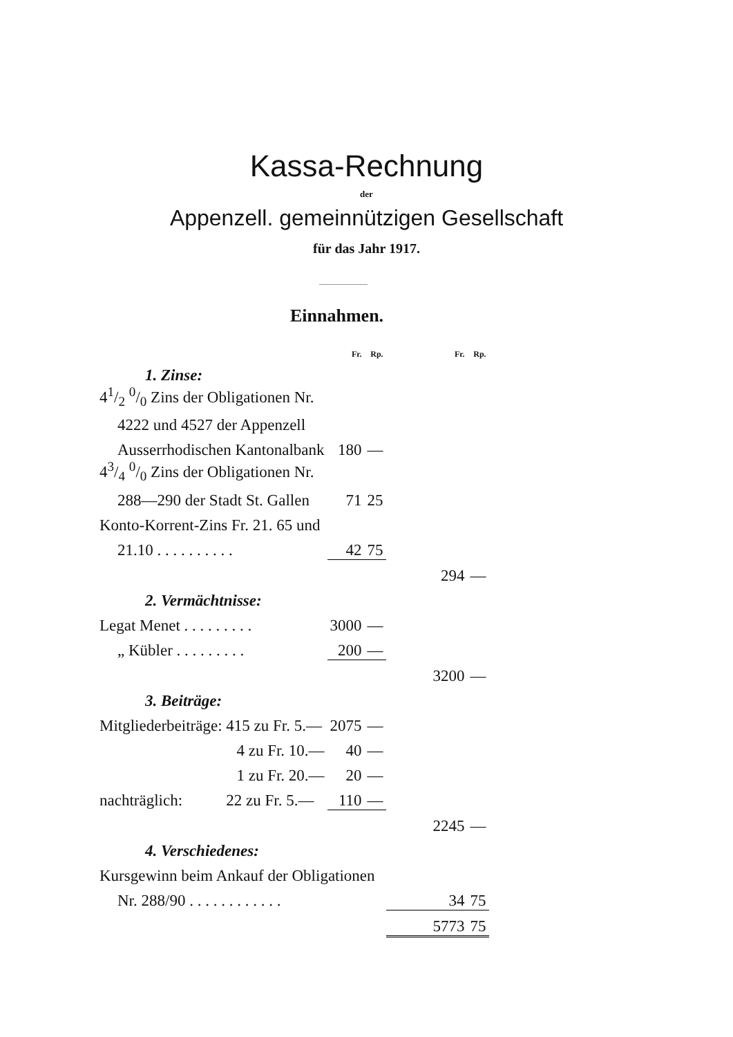Kassa-Rechnung
der
Appenzell. gemeinnützigen Gesellschaft
für das Jahr 1917.
Einnahmen.
| | Fr. | Rp. | Fr. | Rp. |
| 1. Zinse: | | | | |
| 41/2 0/0 Zins der Obligationen Nr. | | | | |
| 4222 und 4527 der Appenzell | | | | |
| Ausserrhodischen Kantonalbank | 180 | — | | |
| 43/4 0/0 Zins der Obligationen Nr. | | | | |
| 288—290 der Stadt St. Gallen | 71 | 25 | | |
| Konto-Korrent-Zins Fr. 21. 65 und | | | | |
| 21.10 . . . . . . . . . . | 42 | 75 | | |
| | | | 294 | — |
| 2. Vermächtnisse: | | | | |
| Legat Menet . . . . . . . . . | 3000 | — | | |
| „ Kübler . . . . . . . . . | 200 | — | | |
| | | | 3200 | — |
| 3. Beiträge: | | | | |
| Mitgliederbeiträge: 415 zu Fr. 5.— | 2075 | — | | |
| 4 zu Fr. 10.— | 40 | — | | |
| 1 zu Fr. 20.— | 20 | — | | |
| nachträglich: 22 zu Fr. 5.— | 110 | — | | |
| | | | 2245 | — |
| 4. Verschiedenes: | | | | |
| Kursgewinn beim Ankauf der Obligationen | | | | |
| Nr. 288/90 . . . . . . . . . . . . | | | 34 | 75 |
| | | | 5773 | 75 |